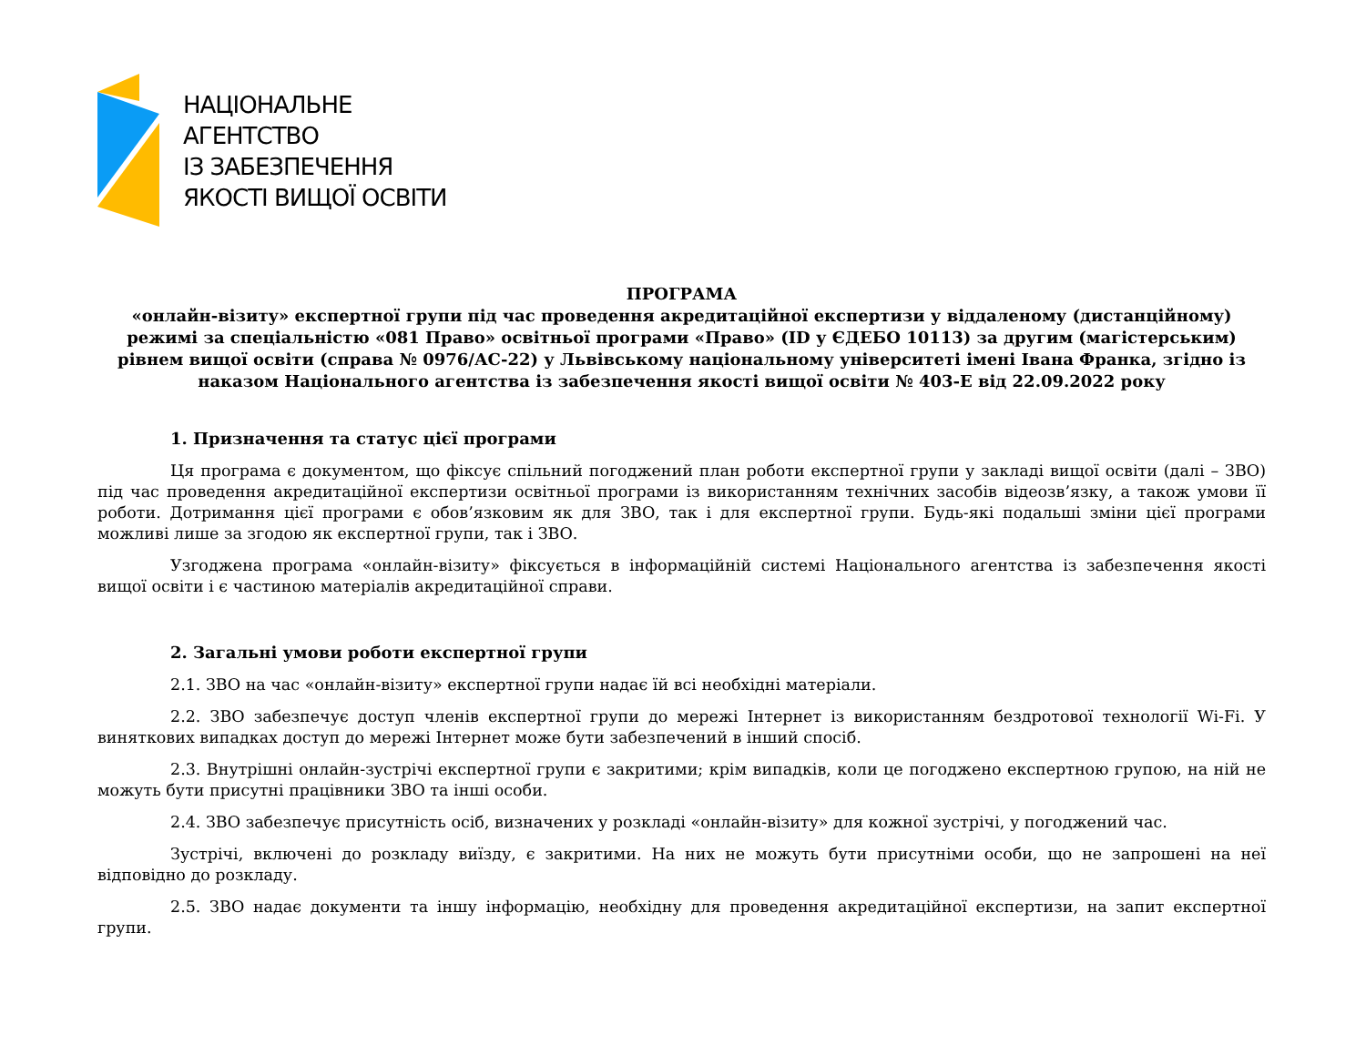НАЦІОНАЛЬНЕ
АГЕНТСТВО
ІЗ ЗАБЕЗПЕЧЕННЯ
ЯКОСТІ ВИЩОЇ ОСВІТИ
ПРОГРАМА
«онлайн-візиту» експертної групи під час проведення акредитаційної експертизи у віддаленому (дистанційному) режимі за спеціальністю «081 Право» освітньої програми «Право» (ID у ЄДЕБО 10113) за другим (магістерським) рівнем вищої освіти (справа № 0976/АС-22) у Львівському національному університеті імені Івана Франка, згідно із наказом Національного агентства із забезпечення якості вищої освіти № 403-Е від 22.09.2022 року
1. Призначення та статус цієї програми
Ця програма є документом, що фіксує спільний погоджений план роботи експертної групи у закладі вищої освіти (далі – ЗВО) під час проведення акредитаційної експертизи освітньої програми із використанням технічних засобів відеозв’язку, а також умови її роботи. Дотримання цієї програми є обов’язковим як для ЗВО, так і для експертної групи. Будь-які подальші зміни цієї програми можливі лише за згодою як експертної групи, так і ЗВО.
Узгоджена програма «онлайн-візиту» фіксується в інформаційній системі Національного агентства із забезпечення якості вищої освіти і є частиною матеріалів акредитаційної справи.
2. Загальні умови роботи експертної групи
2.1. ЗВО на час «онлайн-візиту» експертної групи надає їй всі необхідні матеріали.
2.2. ЗВО забезпечує доступ членів експертної групи до мережі Інтернет із використанням бездротової технології Wi-Fi. У виняткових випадках доступ до мережі Інтернет може бути забезпечений в інший спосіб.
2.3. Внутрішні онлайн-зустрічі експертної групи є закритими; крім випадків, коли це погоджено експертною групою, на ній не можуть бути присутні працівники ЗВО та інші особи.
2.4. ЗВО забезпечує присутність осіб, визначених у розкладі «онлайн-візиту» для кожної зустрічі, у погоджений час.
Зустрічі, включені до розкладу виїзду, є закритими. На них не можуть бути присутніми особи, що не запрошені на неї відповідно до розкладу.
2.5. ЗВО надає документи та іншу інформацію, необхідну для проведення акредитаційної експертизи, на запит експертної групи.